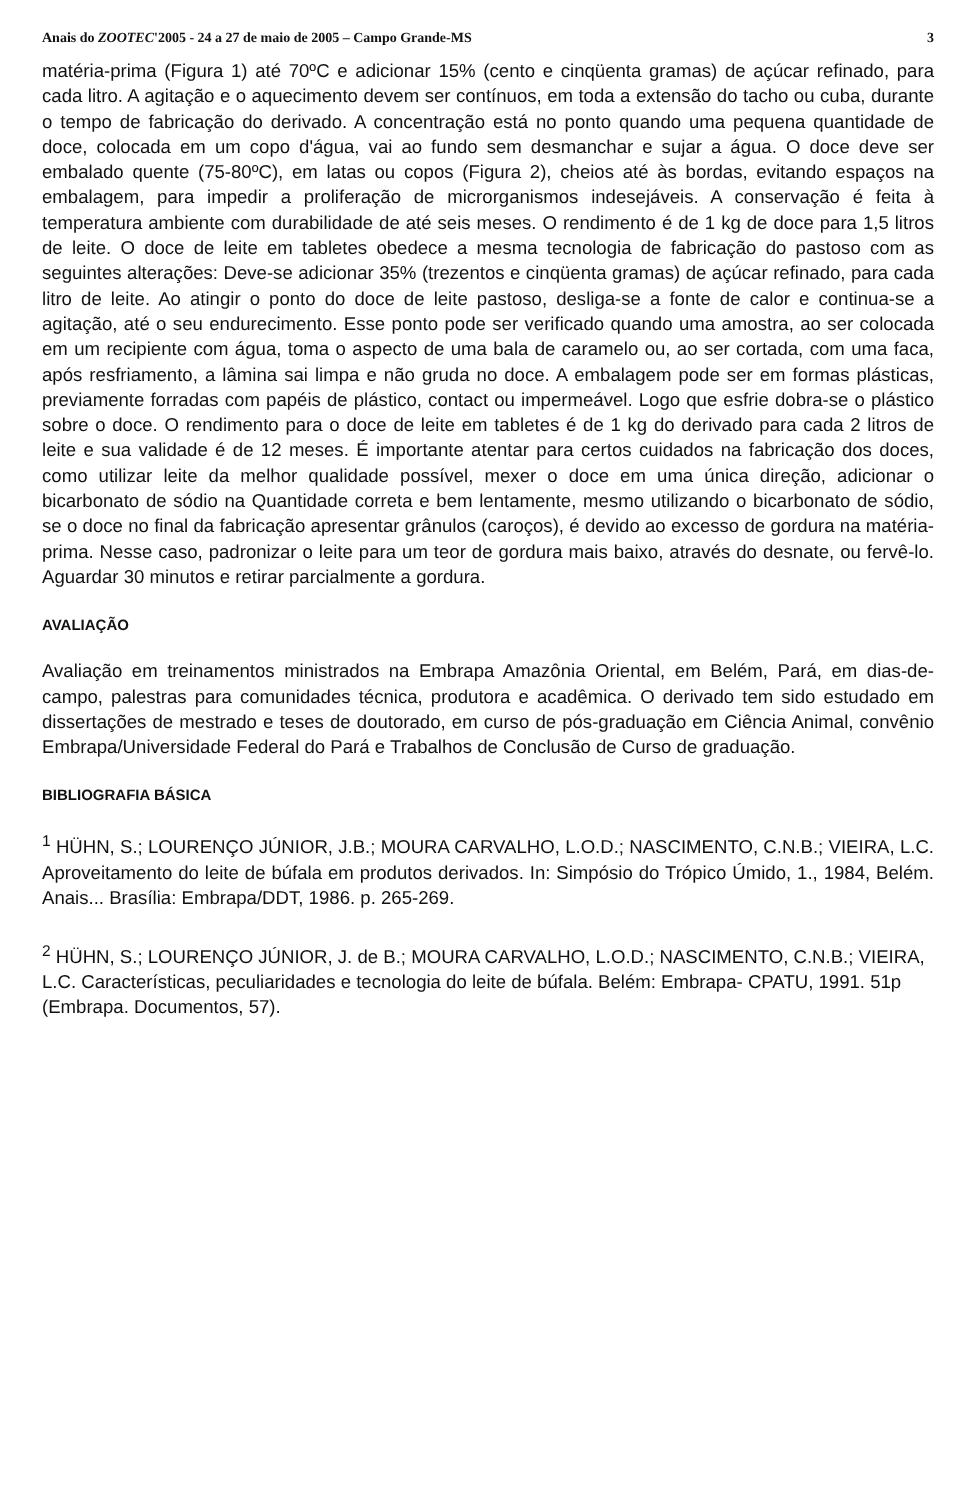Anais do ZOOTEC'2005 - 24 a 27 de maio de 2005 – Campo Grande-MS 3
matéria-prima (Figura 1) até 70ºC e adicionar 15% (cento e cinqüenta gramas) de açúcar refinado, para cada litro. A agitação e o aquecimento devem ser contínuos, em toda a extensão do tacho ou cuba, durante o tempo de fabricação do derivado. A concentração está no ponto quando uma pequena quantidade de doce, colocada em um copo d'água, vai ao fundo sem desmanchar e sujar a água. O doce deve ser embalado quente (75-80ºC), em latas ou copos (Figura 2), cheios até às bordas, evitando espaços na embalagem, para impedir a proliferação de microrganismos indesejáveis. A conservação é feita à temperatura ambiente com durabilidade de até seis meses. O rendimento é de 1 kg de doce para 1,5 litros de leite. O doce de leite em tabletes obedece a mesma tecnologia de fabricação do pastoso com as seguintes alterações: Deve-se adicionar 35% (trezentos e cinqüenta gramas) de açúcar refinado, para cada litro de leite. Ao atingir o ponto do doce de leite pastoso, desliga-se a fonte de calor e continua-se a agitação, até o seu endurecimento. Esse ponto pode ser verificado quando uma amostra, ao ser colocada em um recipiente com água, toma o aspecto de uma bala de caramelo ou, ao ser cortada, com uma faca, após resfriamento, a lâmina sai limpa e não gruda no doce. A embalagem pode ser em formas plásticas, previamente forradas com papéis de plástico, contact ou impermeável. Logo que esfrie dobra-se o plástico sobre o doce. O rendimento para o doce de leite em tabletes é de 1 kg do derivado para cada 2 litros de leite e sua validade é de 12 meses. É importante atentar para certos cuidados na fabricação dos doces, como utilizar leite da melhor qualidade possível, mexer o doce em uma única direção, adicionar o bicarbonato de sódio na Quantidade correta e bem lentamente, mesmo utilizando o bicarbonato de sódio, se o doce no final da fabricação apresentar grânulos (caroços), é devido ao excesso de gordura na matéria-prima. Nesse caso, padronizar o leite para um teor de gordura mais baixo, através do desnate, ou fervê-lo. Aguardar 30 minutos e retirar parcialmente a gordura.
AVALIAÇÃO
Avaliação em treinamentos ministrados na Embrapa Amazônia Oriental, em Belém, Pará, em dias-de-campo, palestras para comunidades técnica, produtora e acadêmica. O derivado tem sido estudado em dissertações de mestrado e teses de doutorado, em curso de pós-graduação em Ciência Animal, convênio Embrapa/Universidade Federal do Pará e Trabalhos de Conclusão de Curso de graduação.
BIBLIOGRAFIA BÁSICA
<sup>1</sup> HÜHN, S.; LOURENÇO JÚNIOR, J.B.; MOURA CARVALHO, L.O.D.; NASCIMENTO, C.N.B.; VIEIRA, L.C. Aproveitamento do leite de búfala em produtos derivados. In: Simpósio do Trópico Úmido, 1., 1984, Belém. Anais... Brasília: Embrapa/DDT, 1986. p. 265-269.
<sup>2</sup> HÜHN, S.; LOURENÇO JÚNIOR, J. de B.; MOURA CARVALHO, L.O.D.; NASCIMENTO, C.N.B.; VIEIRA, L.C. Características, peculiaridades e tecnologia do leite de búfala. Belém: Embrapa- CPATU, 1991. 51p (Embrapa. Documentos, 57).